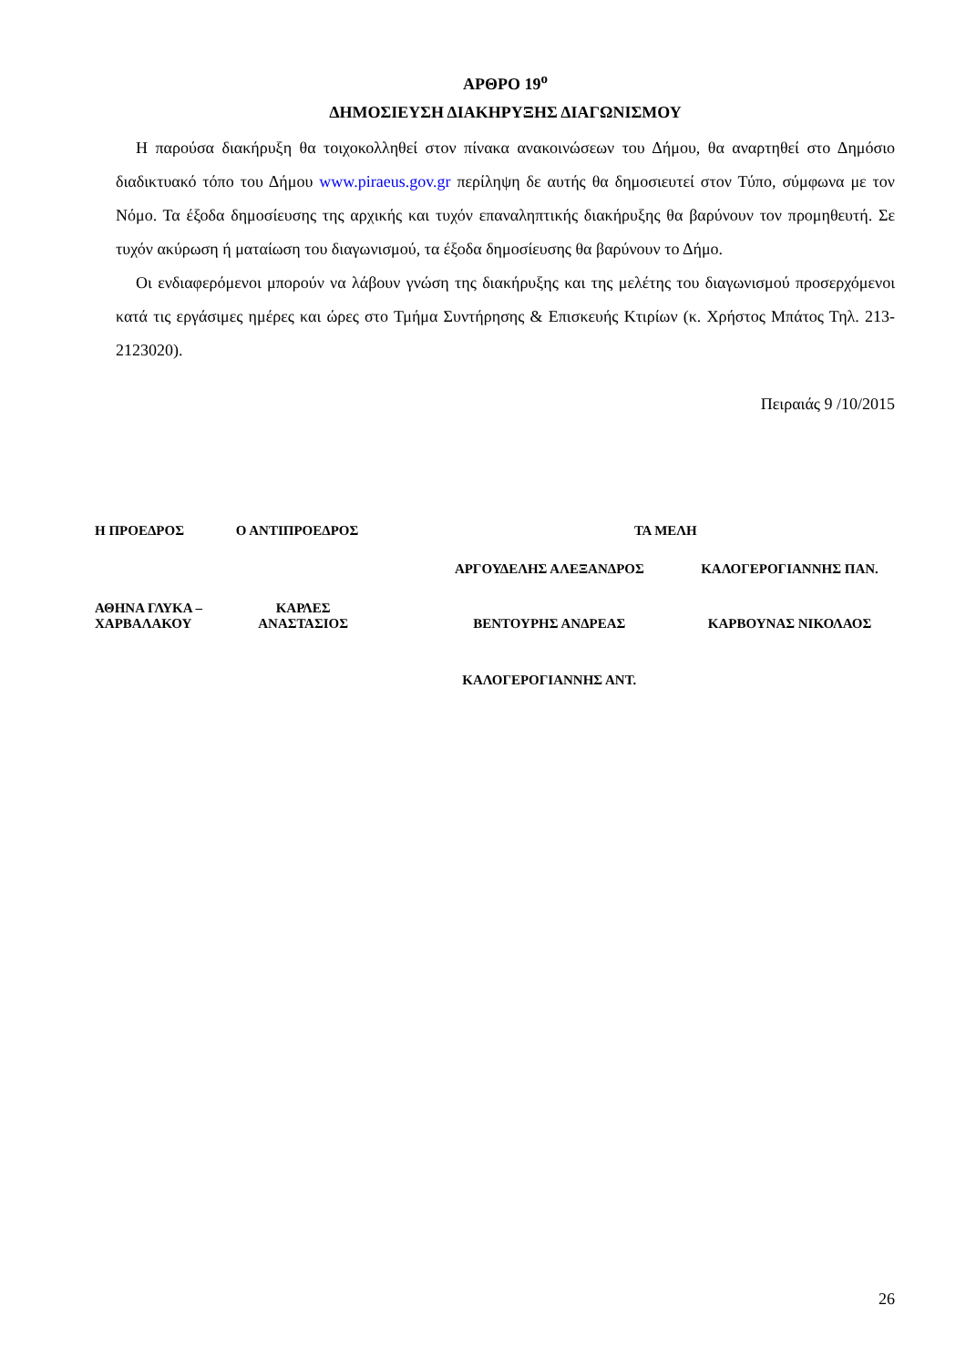ΑΡΘΡΟ 19<sup>ο</sup>
ΔΗΜΟΣΙΕΥΣΗ ΔΙΑΚΗΡΥΞΗΣ ΔΙΑΓΩΝΙΣΜΟΥ
Η παρούσα διακήρυξη θα τοιχοκολληθεί στον πίνακα ανακοινώσεων του Δήμου, θα αναρτηθεί στο Δημόσιο διαδικτυακό τόπο του Δήμου www.piraeus.gov.gr περίληψη δε αυτής θα δημοσιευτεί στον Τύπο, σύμφωνα με τον Νόμο. Τα έξοδα δημοσίευσης της αρχικής και τυχόν επαναληπτικής διακήρυξης θα βαρύνουν τον προμηθευτή. Σε τυχόν ακύρωση ή ματαίωση του διαγωνισμού, τα έξοδα δημοσίευσης θα βαρύνουν το Δήμο.
Οι ενδιαφερόμενοι μπορούν να λάβουν γνώση της διακήρυξης και της μελέτης του διαγωνισμού προσερχόμενοι κατά τις εργάσιμες ημέρες και ώρες στο Τμήμα Συντήρησης & Επισκευής Κτιρίων (κ. Χρήστος Μπάτος Τηλ. 213-2123020).
Πειραιάς 9 /10/2015
| Η ΠΡΟΕΔΡΟΣ | Ο ΑΝΤΙΠΡΟΕΔΡΟΣ | ΤΑ ΜΕΛΗ | |
| | | ΑΡΓΟΥΔΕΛΗΣ ΑΛΕΞΑΝΔΡΟΣ | ΚΑΛΟΓΕΡΟΓΙΑΝΝΗΣ ΠΑΝ. |
| ΑΘΗΝΑ ΓΛΥΚΑ – ΧΑΡΒΑΛΑΚΟΥ | ΚΑΡΛΕΣ ΑΝΑΣΤΑΣΙΟΣ | ΒΕΝΤΟΥΡΗΣ ΑΝΔΡΕΑΣ | ΚΑΡΒΟΥΝΑΣ ΝΙΚΟΛΑΟΣ |
| | | ΚΑΛΟΓΕΡΟΓΙΑΝΝΗΣ ΑΝΤ. | |
26